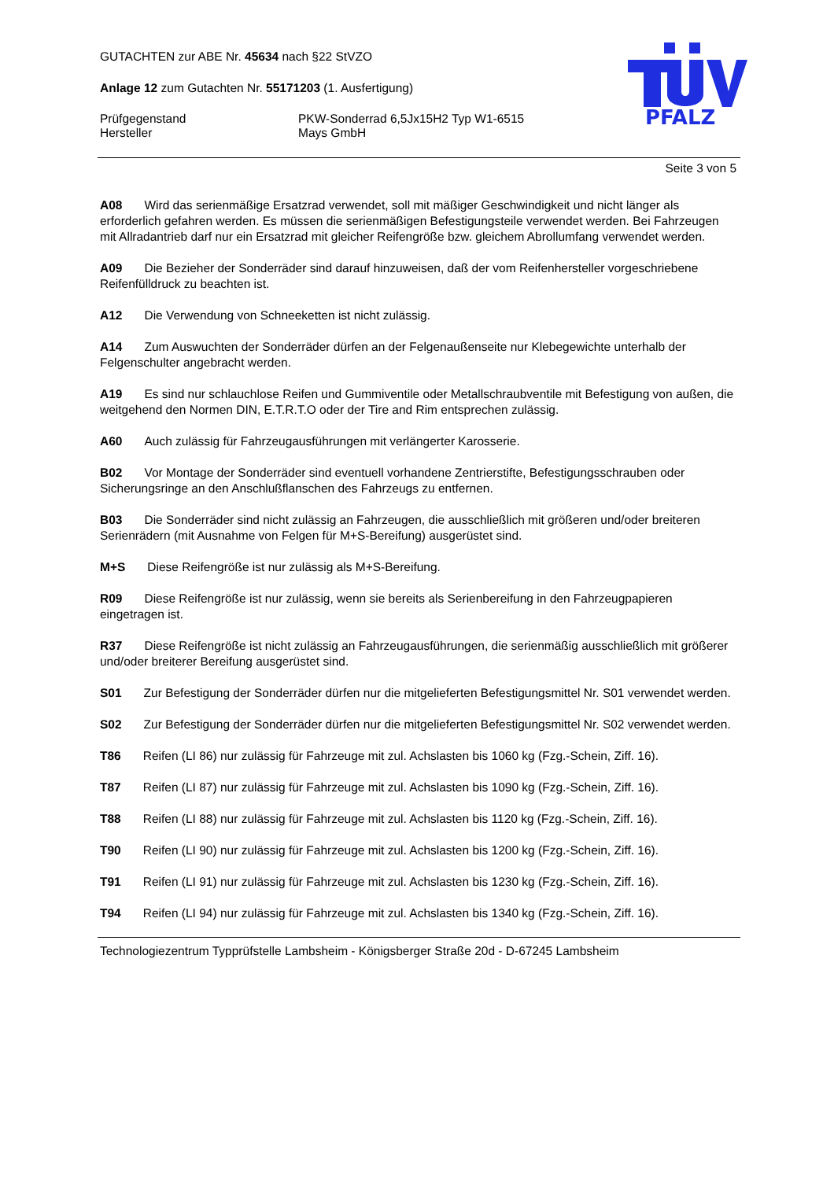PFALZ
GUTACHTEN zur ABE Nr. 45634 nach §22 StVZO
Anlage 12 zum Gutachten Nr. 55171203 (1. Ausfertigung)
Prüfgegenstand PKW-Sonderrad 6,5Jx15H2 Typ W1-6515
Hersteller Mays GmbH
Seite 3 von 5
A08 Wird das serienmäßige Ersatzrad verwendet, soll mit mäßiger Geschwindigkeit und nicht länger als erforderlich gefahren werden. Es müssen die serienmäßigen Befestigungsteile verwendet werden. Bei Fahrzeugen mit Allradantrieb darf nur ein Ersatzrad mit gleicher Reifengröße bzw. gleichem Abrollumfang verwendet werden.
A09 Die Bezieher der Sonderräder sind darauf hinzuweisen, daß der vom Reifenhersteller vorgeschriebene Reifenfülldruck zu beachten ist.
A12 Die Verwendung von Schneeketten ist nicht zulässig.
A14 Zum Auswuchten der Sonderräder dürfen an der Felgenaußenseite nur Klebegewichte unterhalb der Felgenschulter angebracht werden.
A19 Es sind nur schlauchlose Reifen und Gummiventile oder Metallschraubventile mit Befestigung von außen, die weitgehend den Normen DIN, E.T.R.T.O oder der Tire and Rim entsprechen zulässig.
A60 Auch zulässig für Fahrzeugausführungen mit verlängerter Karosserie.
B02 Vor Montage der Sonderräder sind eventuell vorhandene Zentrierstifte, Befestigungsschrauben oder Sicherungsringe an den Anschlußflanschen des Fahrzeugs zu entfernen.
B03 Die Sonderräder sind nicht zulässig an Fahrzeugen, die ausschließlich mit größeren und/oder breiteren Serienrädern (mit Ausnahme von Felgen für M+S-Bereifung) ausgerüstet sind.
M+S Diese Reifengröße ist nur zulässig als M+S-Bereifung.
R09 Diese Reifengröße ist nur zulässig, wenn sie bereits als Serienbereifung in den Fahrzeugpapieren eingetragen ist.
R37 Diese Reifengröße ist nicht zulässig an Fahrzeugausführungen, die serienmäßig ausschließlich mit größerer und/oder breiterer Bereifung ausgerüstet sind.
S01 Zur Befestigung der Sonderräder dürfen nur die mitgelieferten Befestigungsmittel Nr. S01 verwendet werden.
S02 Zur Befestigung der Sonderräder dürfen nur die mitgelieferten Befestigungsmittel Nr. S02 verwendet werden.
T86 Reifen (LI 86) nur zulässig für Fahrzeuge mit zul. Achslasten bis 1060 kg (Fzg.-Schein, Ziff. 16).
T87 Reifen (LI 87) nur zulässig für Fahrzeuge mit zul. Achslasten bis 1090 kg (Fzg.-Schein, Ziff. 16).
T88 Reifen (LI 88) nur zulässig für Fahrzeuge mit zul. Achslasten bis 1120 kg (Fzg.-Schein, Ziff. 16).
T90 Reifen (LI 90) nur zulässig für Fahrzeuge mit zul. Achslasten bis 1200 kg (Fzg.-Schein, Ziff. 16).
T91 Reifen (LI 91) nur zulässig für Fahrzeuge mit zul. Achslasten bis 1230 kg (Fzg.-Schein, Ziff. 16).
T94 Reifen (LI 94) nur zulässig für Fahrzeuge mit zul. Achslasten bis 1340 kg (Fzg.-Schein, Ziff. 16).
Technologiezentrum Typprüfstelle Lambsheim - Königsberger Straße 20d - D-67245 Lambsheim